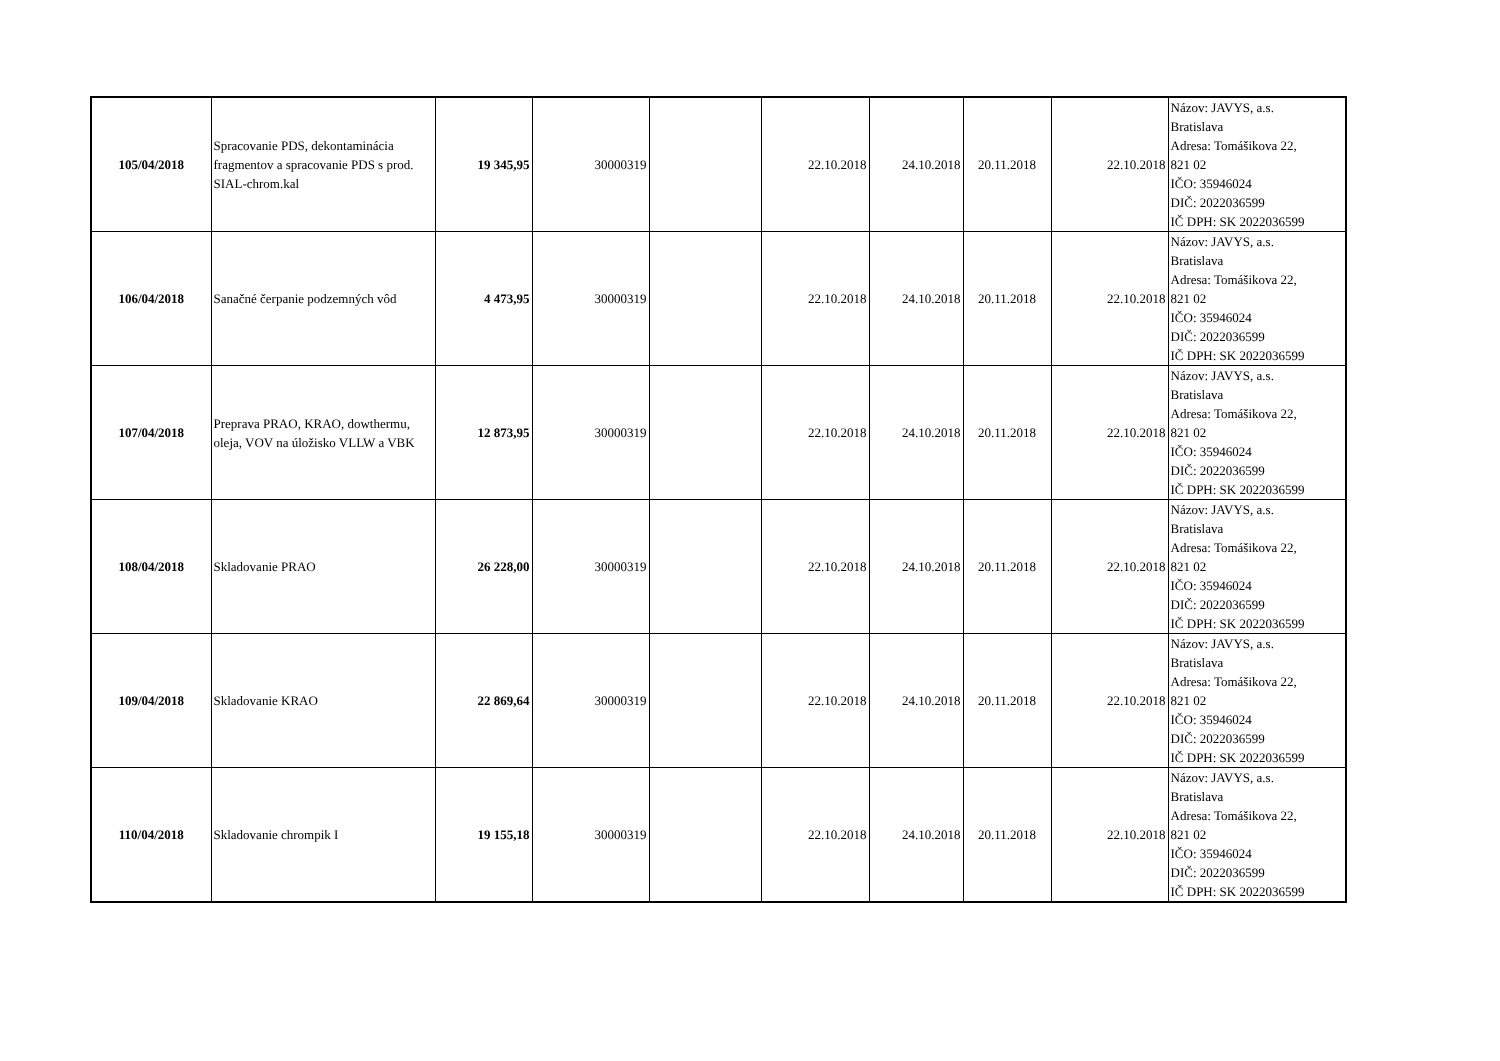| 105/04/2018 | Spracovanie PDS, dekontaminácia fragmentov a spracovanie PDS s prod. SIAL-chrom.kal | 19 345,95 | 30000319 | | 22.10.2018 | 24.10.2018 | 20.11.2018 | 22.10.2018 | Názov: JAVYS, a.s. Bratislava Adresa: Tomášikova 22, 821 02 IČO: 35946024 DIČ: 2022036599 IČ DPH: SK 2022036599 |
| 106/04/2018 | Sanačné čerpanie podzemných vôd | 4 473,95 | 30000319 | | 22.10.2018 | 24.10.2018 | 20.11.2018 | 22.10.2018 | Názov: JAVYS, a.s. Bratislava Adresa: Tomášikova 22, 821 02 IČO: 35946024 DIČ: 2022036599 IČ DPH: SK 2022036599 |
| 107/04/2018 | Preprava PRAO, KRAO, dowthermu, oleja, VOV na úložisko VLLW a VBK | 12 873,95 | 30000319 | | 22.10.2018 | 24.10.2018 | 20.11.2018 | 22.10.2018 | Názov: JAVYS, a.s. Bratislava Adresa: Tomášikova 22, 821 02 IČO: 35946024 DIČ: 2022036599 IČ DPH: SK 2022036599 |
| 108/04/2018 | Skladovanie PRAO | 26 228,00 | 30000319 | | 22.10.2018 | 24.10.2018 | 20.11.2018 | 22.10.2018 | Názov: JAVYS, a.s. Bratislava Adresa: Tomášikova 22, 821 02 IČO: 35946024 DIČ: 2022036599 IČ DPH: SK 2022036599 |
| 109/04/2018 | Skladovanie KRAO | 22 869,64 | 30000319 | | 22.10.2018 | 24.10.2018 | 20.11.2018 | 22.10.2018 | Názov: JAVYS, a.s. Bratislava Adresa: Tomášikova 22, 821 02 IČO: 35946024 DIČ: 2022036599 IČ DPH: SK 2022036599 |
| 110/04/2018 | Skladovanie chrompik I | 19 155,18 | 30000319 | | 22.10.2018 | 24.10.2018 | 20.11.2018 | 22.10.2018 | Názov: JAVYS, a.s. Bratislava Adresa: Tomášikova 22, 821 02 IČO: 35946024 DIČ: 2022036599 IČ DPH: SK 2022036599 |